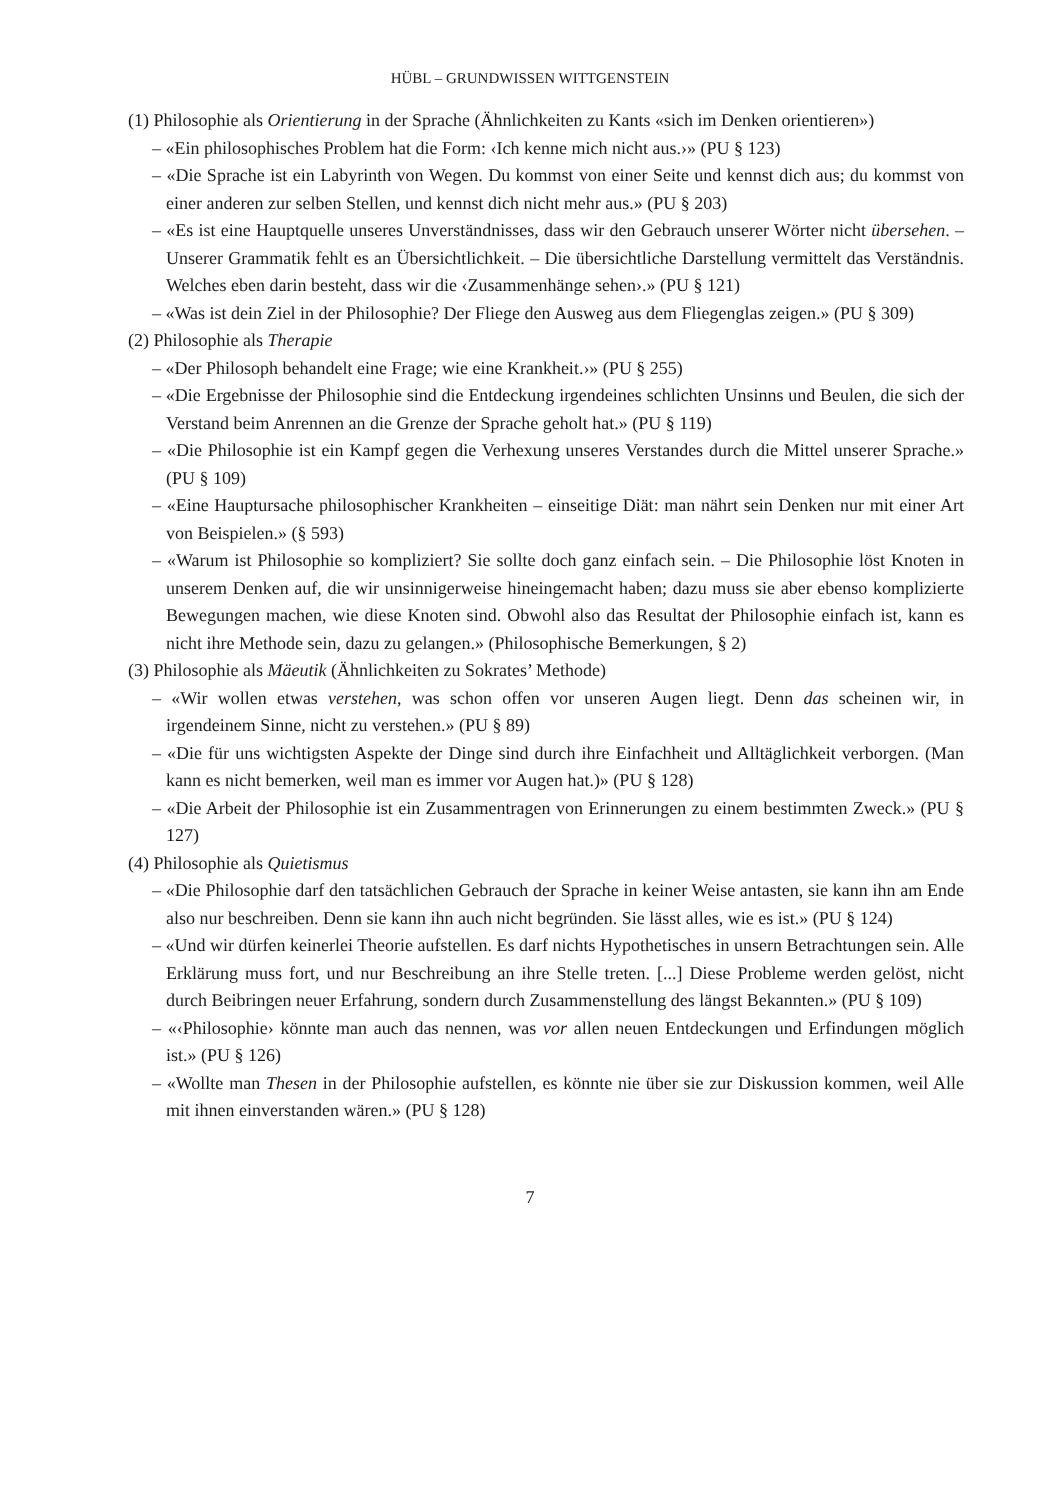HÜBL – GRUNDWISSEN WITTGENSTEIN
(1) Philosophie als Orientierung in der Sprache (Ähnlichkeiten zu Kants «sich im Denken orientieren»)
– «Ein philosophisches Problem hat die Form: ‹Ich kenne mich nicht aus.›» (PU § 123)
– «Die Sprache ist ein Labyrinth von Wegen. Du kommst von einer Seite und kennst dich aus; du kommst von einer anderen zur selben Stellen, und kennst dich nicht mehr aus.» (PU § 203)
– «Es ist eine Hauptquelle unseres Unverständnisses, dass wir den Gebrauch unserer Wörter nicht übersehen. – Unserer Grammatik fehlt es an Übersichtlichkeit. – Die übersichtliche Darstellung vermittelt das Verständnis. Welches eben darin besteht, dass wir die ‹Zusammenhänge sehen›.» (PU § 121)
– «Was ist dein Ziel in der Philosophie? Der Fliege den Ausweg aus dem Fliegenglas zeigen.» (PU § 309)
(2) Philosophie als Therapie
– «Der Philosoph behandelt eine Frage; wie eine Krankheit.›» (PU § 255)
– «Die Ergebnisse der Philosophie sind die Entdeckung irgendeines schlichten Unsinns und Beulen, die sich der Verstand beim Anrennen an die Grenze der Sprache geholt hat.» (PU § 119)
– «Die Philosophie ist ein Kampf gegen die Verhexung unseres Verstandes durch die Mittel unserer Sprache.» (PU § 109)
– «Eine Hauptursache philosophischer Krankheiten – einseitige Diät: man nährt sein Denken nur mit einer Art von Beispielen.» (§ 593)
– «Warum ist Philosophie so kompliziert? Sie sollte doch ganz einfach sein. – Die Philosophie löst Knoten in unserem Denken auf, die wir unsinnigerweise hineingemacht haben; dazu muss sie aber ebenso komplizierte Bewegungen machen, wie diese Knoten sind. Obwohl also das Resultat der Philosophie einfach ist, kann es nicht ihre Methode sein, dazu zu gelangen.» (Philosophische Bemerkungen, § 2)
(3) Philosophie als Mäeutik (Ähnlichkeiten zu Sokrates’ Methode)
– «Wir wollen etwas verstehen, was schon offen vor unseren Augen liegt. Denn das scheinen wir, in irgendeinem Sinne, nicht zu verstehen.» (PU § 89)
– «Die für uns wichtigsten Aspekte der Dinge sind durch ihre Einfachheit und Alltäglichkeit verborgen. (Man kann es nicht bemerken, weil man es immer vor Augen hat.)» (PU § 128)
– «Die Arbeit der Philosophie ist ein Zusammentragen von Erinnerungen zu einem bestimmten Zweck.» (PU § 127)
(4) Philosophie als Quietismus
– «Die Philosophie darf den tatsächlichen Gebrauch der Sprache in keiner Weise antasten, sie kann ihn am Ende also nur beschreiben. Denn sie kann ihn auch nicht begründen. Sie lässt alles, wie es ist.» (PU § 124)
– «Und wir dürfen keinerlei Theorie aufstellen. Es darf nichts Hypothetisches in unsern Betrachtungen sein. Alle Erklärung muss fort, und nur Beschreibung an ihre Stelle treten. [...] Diese Probleme werden gelöst, nicht durch Beibringen neuer Erfahrung, sondern durch Zusammenstellung des längst Bekannten.» (PU § 109)
– «‹Philosophie› könnte man auch das nennen, was vor allen neuen Entdeckungen und Erfindungen möglich ist.» (PU § 126)
– «Wollte man Thesen in der Philosophie aufstellen, es könnte nie über sie zur Diskussion kommen, weil Alle mit ihnen einverstanden wären.» (PU § 128)
7